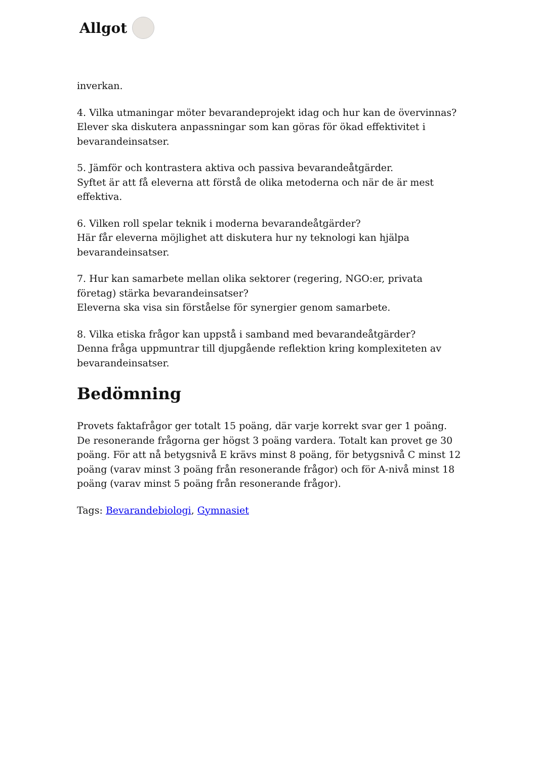Allgot
inverkan.
4. Vilka utmaningar möter bevarandeprojekt idag och hur kan de övervinnas?
Elever ska diskutera anpassningar som kan göras för ökad effektivitet i bevarandeinsatser.
5. Jämför och kontrastera aktiva och passiva bevarandeåtgärder.
Syftet är att få eleverna att förstå de olika metoderna och när de är mest effektiva.
6. Vilken roll spelar teknik i moderna bevarandeåtgärder?
Här får eleverna möjlighet att diskutera hur ny teknologi kan hjälpa bevarandeinsatser.
7. Hur kan samarbete mellan olika sektorer (regering, NGO:er, privata företag) stärka bevarandeinsatser?
Eleverna ska visa sin förståelse för synergier genom samarbete.
8. Vilka etiska frågor kan uppstå i samband med bevarandeåtgärder?
Denna fråga uppmuntrar till djupgående reflektion kring komplexiteten av bevarandeinsatser.
Bedömning
Provets faktafrågor ger totalt 15 poäng, där varje korrekt svar ger 1 poäng. De resonerande frågorna ger högst 3 poäng vardera. Totalt kan provet ge 30 poäng. För att nå betygsnivå E krävs minst 8 poäng, för betygsnivå C minst 12 poäng (varav minst 3 poäng från resonerande frågor) och för A-nivå minst 18 poäng (varav minst 5 poäng från resonerande frågor).
Tags: Bevarandebiologi, Gymnasiet